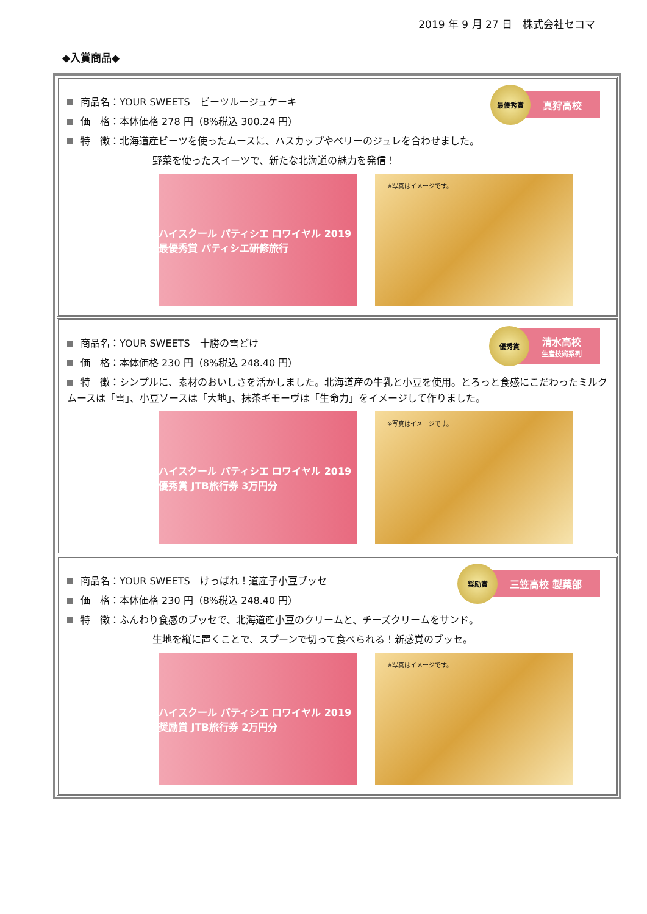2019 年 9 月 27 日　株式会社セコマ
◆入賞商品◆
最優秀賞
真狩高校
商品名：YOUR SWEETS　ビーツルージュケーキ
価　格：本体価格 278 円（8%税込 300.24 円）
特　徴：北海道産ビーツを使ったムースに、ハスカップやベリーのジュレを合わせました。
野菜を使ったスイーツで、新たな北海道の魅力を発信！
ハイスクール パティシエ ロワイヤル 2019 最優秀賞 パティシエ研修旅行
※写真はイメージです。
優秀賞
清水高校
生産技術系列
商品名：YOUR SWEETS　十勝の雪どけ
価　格：本体価格 230 円（8%税込 248.40 円）
特　徴：シンプルに、素材のおいしさを活かしました。北海道産の牛乳と小豆を使用。とろっと食感にこだわったミルクムースは「雪」、小豆ソースは「大地」、抹茶ギモーヴは「生命力」をイメージして作りました。
ハイスクール パティシエ ロワイヤル 2019 優秀賞 JTB旅行券 3万円分
※写真はイメージです。
奨励賞
三笠高校 製菓部
商品名：YOUR SWEETS　けっぱれ！道産子小豆ブッセ
価　格：本体価格 230 円（8%税込 248.40 円）
特　徴：ふんわり食感のブッセで、北海道産小豆のクリームと、チーズクリームをサンド。
生地を縦に置くことで、スプーンで切って食べられる！新感覚のブッセ。
ハイスクール パティシエ ロワイヤル 2019 奨励賞 JTB旅行券 2万円分
※写真はイメージです。